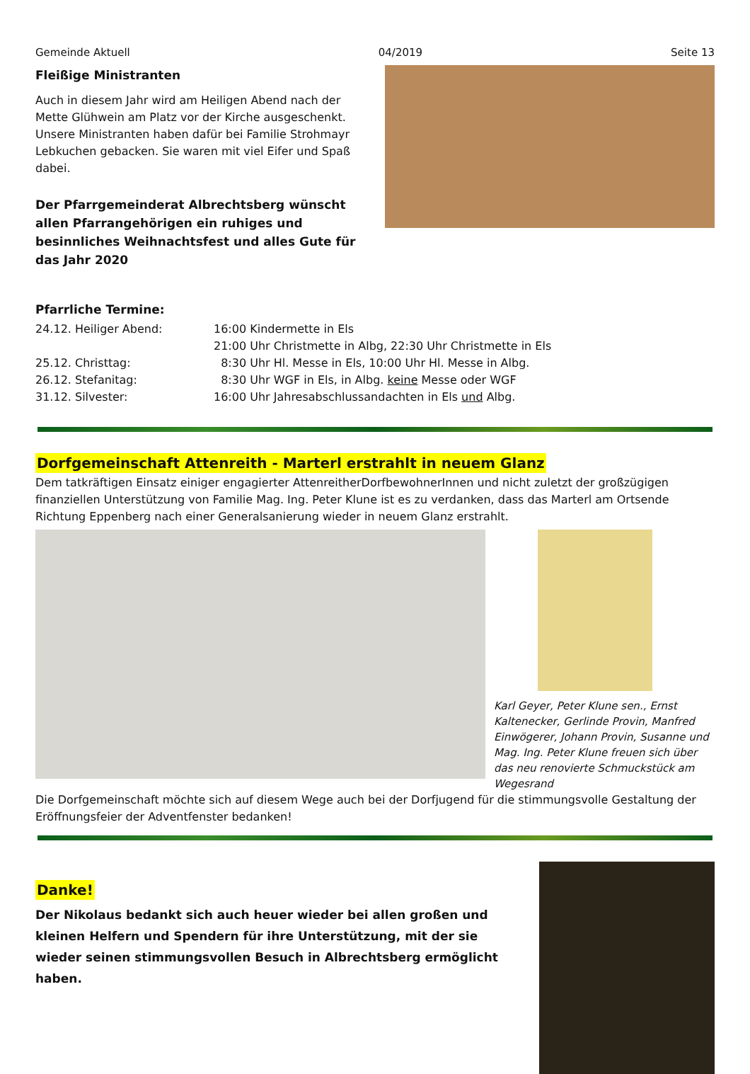Gemeinde Aktuell 04/2019 Seite 13
Fleißige Ministranten
Auch in diesem Jahr wird am Heiligen Abend nach der Mette Glühwein am Platz vor der Kirche ausgeschenkt. Unsere Ministranten haben dafür bei Familie Strohmayr Lebkuchen gebacken. Sie waren mit viel Eifer und Spaß dabei.
Der Pfarrgemeinderat Albrechtsberg wünscht allen Pfarrangehörigen ein ruhiges und besinnliches Weihnachtsfest und alles Gute für das Jahr 2020
Pfarrliche Termine:
24.12. Heiliger Abend: 16:00 Kindermette in Els 21:00 Uhr Christmette in Albg, 22:30 Uhr Christmette in Els 25.12. Christtag: 8:30 Uhr Hl. Messe in Els, 10:00 Uhr Hl. Messe in Albg. 26.12. Stefanitag: 8:30 Uhr WGF in Els, in Albg. keine Messe oder WGF 31.12. Silvester: 16:00 Uhr Jahresabschlussandachten in Els und Albg.
Dorfgemeinschaft Attenreith - Marterl erstrahlt in neuem Glanz
Dem tatkräftigen Einsatz einiger engagierter AttenreitherDorfbewohnerInnen und nicht zuletzt der großzügigen finanziellen Unterstützung von Familie Mag. Ing. Peter Klune ist es zu verdanken, dass das Marterl am Ortsende Richtung Eppenberg nach einer Generalsanierung wieder in neuem Glanz erstrahlt.
Karl Geyer, Peter Klune sen., Ernst Kaltenecker, Gerlinde Provin, Manfred Einwögerer, Johann Provin, Susanne und Mag. Ing. Peter Klune freuen sich über das neu renovierte Schmuckstück am Wegesrand
Die Dorfgemeinschaft möchte sich auf diesem Wege auch bei der Dorfjugend für die stimmungsvolle Gestaltung der Eröffnungsfeier der Adventfenster bedanken!
Danke!
Der Nikolaus bedankt sich auch heuer wieder bei allen großen und kleinen Helfern und Spendern für ihre Unterstützung, mit der sie wieder seinen stimmungsvollen Besuch in Albrechtsberg ermöglicht haben.